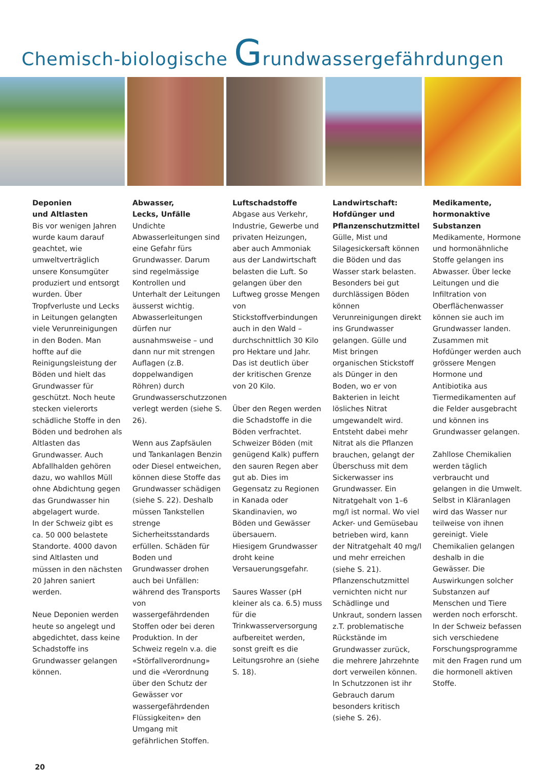Chemisch-biologische Grundwassergefährdungen
Deponien
und Altlasten
Bis vor wenigen Jahren wurde kaum darauf geachtet, wie umweltverträglich unsere Konsumgüter produziert und entsorgt wurden. Über Tropfverluste und Lecks in Leitungen gelangten viele Verunreinigungen in den Boden. Man hoffte auf die Reinigungsleistung der Böden und hielt das Grundwasser für geschützt. Noch heute stecken vielerorts schädliche Stoffe in den Böden und bedrohen als Altlasten das Grundwasser. Auch Abfallhalden gehören dazu, wo wahllos Müll ohne Abdichtung gegen das Grundwasser hin abgelagert wurde.
In der Schweiz gibt es ca. 50 000 belastete Standorte. 4000 davon sind Altlasten und müssen in den nächsten 20 Jahren saniert werden.
Neue Deponien werden heute so angelegt und abgedichtet, dass keine Schadstoffe ins Grundwasser gelangen können.
Abwasser,
Lecks, Unfälle
Undichte Abwasserleitungen sind eine Gefahr fürs Grundwasser. Darum sind regelmässige Kontrollen und Unterhalt der Leitungen äusserst wichtig. Abwasserleitungen dürfen nur ausnahmsweise – und dann nur mit strengen Auflagen (z.B. doppelwandigen Röhren) durch Grundwasserschutzzonen verlegt werden (siehe S. 26).
Wenn aus Zapfsäulen und Tankanlagen Benzin oder Diesel entweichen, können diese Stoffe das Grundwasser schädigen (siehe S. 22). Deshalb müssen Tankstellen strenge Sicherheitsstandards erfüllen. Schäden für Boden und Grundwasser drohen auch bei Unfällen: während des Transports von wassergefährdenden Stoffen oder bei deren Produktion. In der Schweiz regeln v.a. die «Störfallverordnung» und die «Verordnung über den Schutz der Gewässer vor wassergefährdenden Flüssigkeiten» den Umgang mit gefährlichen Stoffen.
Luftschadstoffe
Abgase aus Verkehr, Industrie, Gewerbe und privaten Heizungen, aber auch Ammoniak aus der Landwirtschaft belasten die Luft. So gelangen über den Luftweg grosse Mengen von Stickstoffverbindungen auch in den Wald – durchschnittlich 30 Kilo pro Hektare und Jahr. Das ist deutlich über der kritischen Grenze von 20 Kilo.
Über den Regen werden die Schadstoffe in die Böden verfrachtet. Schweizer Böden (mit genügend Kalk) puffern den sauren Regen aber gut ab. Dies im Gegensatz zu Regionen in Kanada oder Skandinavien, wo Böden und Gewässer übersauern.
Hiesigem Grundwasser droht keine Versauerungsgefahr.
Saures Wasser (pH kleiner als ca. 6.5) muss für die Trinkwasserversorgung aufbereitet werden, sonst greift es die Leitungsrohre an (siehe S. 18).
Landwirtschaft:
Hofdünger und Pflanzenschutzmittel
Gülle, Mist und Silagesickersaft können die Böden und das Wasser stark belasten. Besonders bei gut durchlässigen Böden können Verunreinigungen direkt ins Grundwasser gelangen. Gülle und Mist bringen organischen Stickstoff als Dünger in den Boden, wo er von Bakterien in leicht lösliches Nitrat umgewandelt wird. Entsteht dabei mehr Nitrat als die Pflanzen brauchen, gelangt der Überschuss mit dem Sickerwasser ins Grundwasser. Ein Nitratgehalt von 1–6 mg/l ist normal. Wo viel Acker- und Gemüsebau betrieben wird, kann der Nitratgehalt 40 mg/l und mehr erreichen (siehe S. 21).
Pflanzenschutzmittel vernichten nicht nur Schädlinge und Unkraut, sondern lassen z.T. problematische Rückstände im Grundwasser zurück, die mehrere Jahrzehnte dort verweilen können. In Schutzzonen ist ihr Gebrauch darum besonders kritisch (siehe S. 26).
Medikamente,
hormonaktive Substanzen
Medikamente, Hormone und hormonähnliche Stoffe gelangen ins Abwasser. Über lecke Leitungen und die Infiltration von Oberflächenwasser können sie auch im Grundwasser landen. Zusammen mit Hofdünger werden auch grössere Mengen Hormone und Antibiotika aus Tiermedikamenten auf die Felder ausgebracht und können ins Grundwasser gelangen.
Zahllose Chemikalien werden täglich verbraucht und gelangen in die Umwelt. Selbst in Kläranlagen wird das Wasser nur teilweise von ihnen gereinigt. Viele Chemikalien gelangen deshalb in die Gewässer. Die Auswirkungen solcher Substanzen auf Menschen und Tiere werden noch erforscht. In der Schweiz befassen sich verschiedene Forschungsprogramme mit den Fragen rund um die hormonell aktiven Stoffe.
20